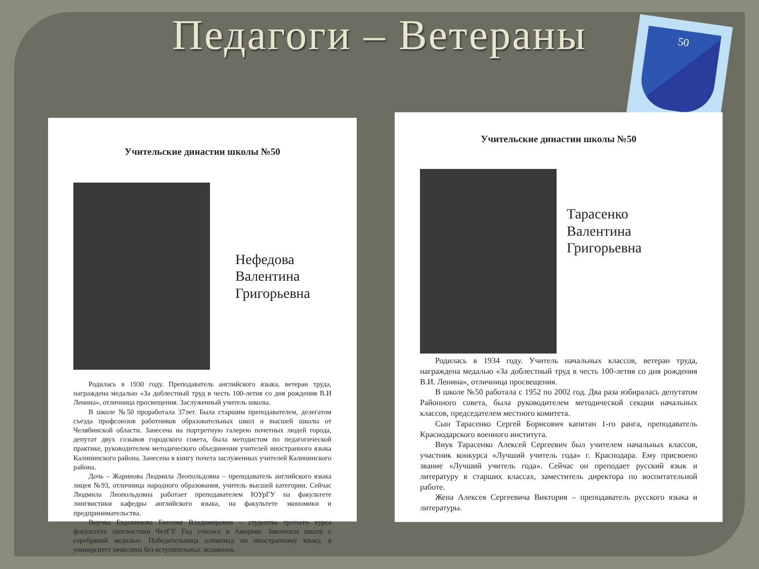Педагоги – Ветераны 50
Учительские династии школы №50
Нефедова
Валентина
Григорьевна
Родилась в 1930 году. Преподаватель английского языка, ветеран труда, награждена медалью «За доблестный труд в честь 100-летия со дня рождения В.И Ленина», отличница просвещения. Заслуженный учитель школы.
В школе №50 проработала 37лет. Была старшим преподавателем, делегатом съезда профсоюзов работников образовательных школ и высшей школы от Челябинской области. Занесена на портретную галерею почетных людей города, депутат двух созывов городского совета, была методистом по педагогической практике, руководителем методического объединения учителей иностранного языка Калининского района. Занесена в книгу почета заслуженных учителей Калининского района.
Дочь – Жаринова Людмила Леопольдовна – преподаватель английского языка лицея №93, отличница народного образования, учитель высшей категории. Сейчас Людмила Леопольдовна работает преподавателем ЮУрГУ на факультете лингвистики кафедры английского языка, на факультете экономики и предпринимательства.
Внучка Евдокимова Евгения Владимировна – студентка третьего курса факультета лингвистики ЧелГУ. Год училась в Америке. Закончила школу с серебряной медалью. Победительница олимпиад по иностранному языку, в университет зачислена без вступительных экзаменов.
Учительские династии школы №50
Тарасенко
Валентина
Григорьевна
Родилась в 1934 году. Учитель начальных классов, ветеран труда, награждена медалью «За доблестный труд в честь 100-летия со дня рождения В.И. Ленина», отличница просвещения.
В школе №50 работала с 1952 по 2002 год. Два раза избиралась депутатом Районного совета, была руководителем методической секции начальных классов, председателем местного комитета.
Сын Тарасенко Сергей Борисович капитан 1-го ранга, преподаватель Краснодарского военного института.
Внук Тарасенко Алексей Сергеевич был учителем начальных классов, участник конкурса «Лучший учитель года» г. Краснодара. Ему присвоено звание «Лучший учитель года». Сейчас он преподает русский язык и литературу в старших классах, заместитель директора по воспитательной работе.
Жена Алексея Сергеевича Виктория – преподаватель русского языка и литературы.